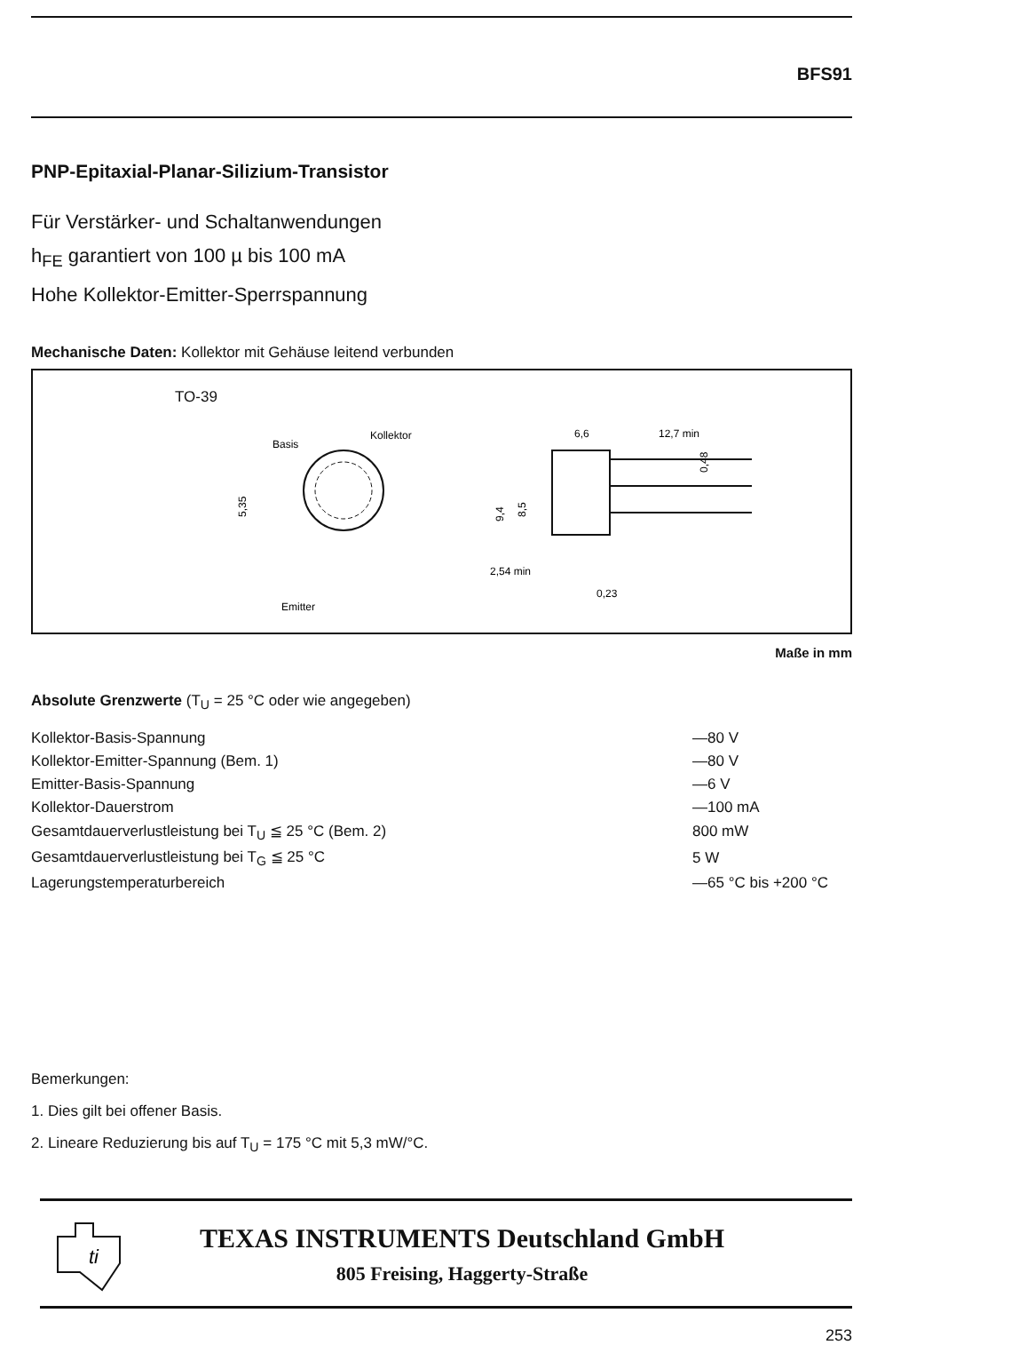BFS91
PNP-Epitaxial-Planar-Silizium-Transistor
Für Verstärker- und Schaltanwendungen
h<sub>FE</sub> garantiert von 100 µ bis 100 mA
Hohe Kollektor-Emitter-Sperrspannung
Mechanische Daten: Kollektor mit Gehäuse leitend verbunden
TO-39
Basis
Kollektor
Emitter
5,35
6,6
12,7 min
2,54 min
0,23
9,4
8,5
0,48
Maße in mm
Absolute Grenzwerte (T<sub>U</sub> = 25 °C oder wie angegeben)
| Kollektor-Basis-Spannung | —80 V |
| Kollektor-Emitter-Spannung (Bem. 1) | —80 V |
| Emitter-Basis-Spannung | —6 V |
| Kollektor-Dauerstrom | —100 mA |
| Gesamtdauerverlustleistung bei T<sub>U</sub> ≦ 25 °C (Bem. 2) | 800 mW |
| Gesamtdauerverlustleistung bei T<sub>G</sub> ≦ 25 °C | 5 W |
| Lagerungstemperaturbereich | —65 °C bis +200 °C |
Bemerkungen:
1. Dies gilt bei offener Basis.
2. Lineare Reduzierung bis auf T<sub>U</sub> = 175 °C mit 5,3 mW/°C.
ti
TEXAS INSTRUMENTS Deutschland GmbH
805 Freising, Haggerty-Straße
253